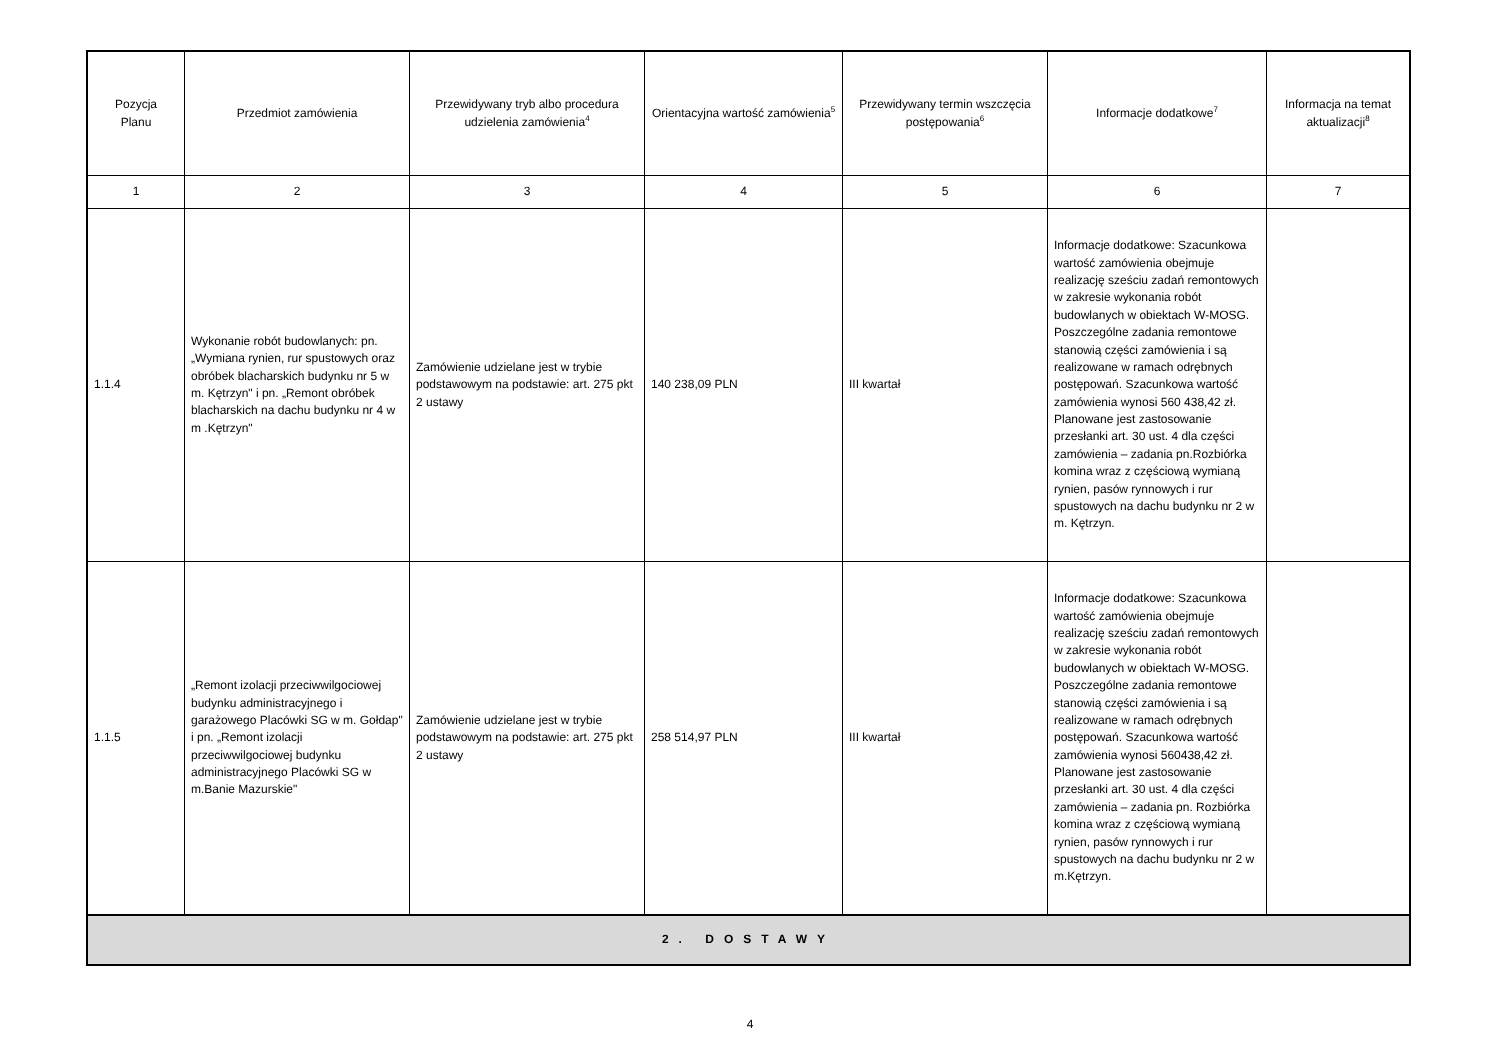| Pozycja Planu | Przedmiot zamówienia | Przewidywany tryb albo procedura udzielenia zamówienia<sup>4</sup> | Orientacyjna wartość zamówienia<sup>5</sup> | Przewidywany termin wszczęcia postępowania<sup>6</sup> | Informacje dodatkowe<sup>7</sup> | Informacja na temat aktualizacji<sup>8</sup> |
| --- | --- | --- | --- | --- | --- | --- |
| 1 | 2 | 3 | 4 | 5 | 6 | 7 |
| 1.1.4 | Wykonanie robót budowlanych: pn. „Wymiana rynien, rur spustowych oraz obróbek blacharskich budynku nr 5 w m. Kętrzyn" i pn. „Remont obróbek blacharskich na dachu budynku nr 4 w m .Kętrzyn" | Zamówienie udzielane jest w trybie podstawowym na podstawie: art. 275 pkt 2 ustawy | 140 238,09 PLN | III kwartał | Informacje dodatkowe: Szacunkowa wartość zamówienia obejmuje realizację sześciu zadań remontowych w zakresie wykonania robót budowlanych w obiektach W-MOSG. Poszczególne zadania remontowe stanowią części zamówienia i są realizowane w ramach odrębnych postępowań. Szacunkowa wartość zamówienia wynosi 560 438,42 zł. Planowane jest zastosowanie przesłanki art. 30 ust. 4 dla części zamówienia – zadania pn.Rozbiórka komina wraz z częściową wymianą rynien, pasów rynnowych i rur spustowych na dachu budynku nr 2 w m. Kętrzyn. | |
| 1.1.5 | „Remont izolacji przeciwwilgociowej budynku administracyjnego i garażowego Placówki SG w m. Gołdap" i pn. „Remont izolacji przeciwwilgociowej budynku administracyjnego Placówki SG w m.Banie Mazurskie" | Zamówienie udzielane jest w trybie podstawowym na podstawie: art. 275 pkt 2 ustawy | 258 514,97 PLN | III kwartał | Informacje dodatkowe: Szacunkowa wartość zamówienia obejmuje realizację sześciu zadań remontowych w zakresie wykonania robót budowlanych w obiektach W-MOSG. Poszczególne zadania remontowe stanowią części zamówienia i są realizowane w ramach odrębnych postępowań. Szacunkowa wartość zamówienia wynosi 560438,42 zł. Planowane jest zastosowanie przesłanki art. 30 ust. 4 dla części zamówienia – zadania pn. Rozbiórka komina wraz z częściową wymianą rynien, pasów rynnowych i rur spustowych na dachu budynku nr 2 w m.Kętrzyn. | |
| 2. DOSTAWY | | | | | | |
4